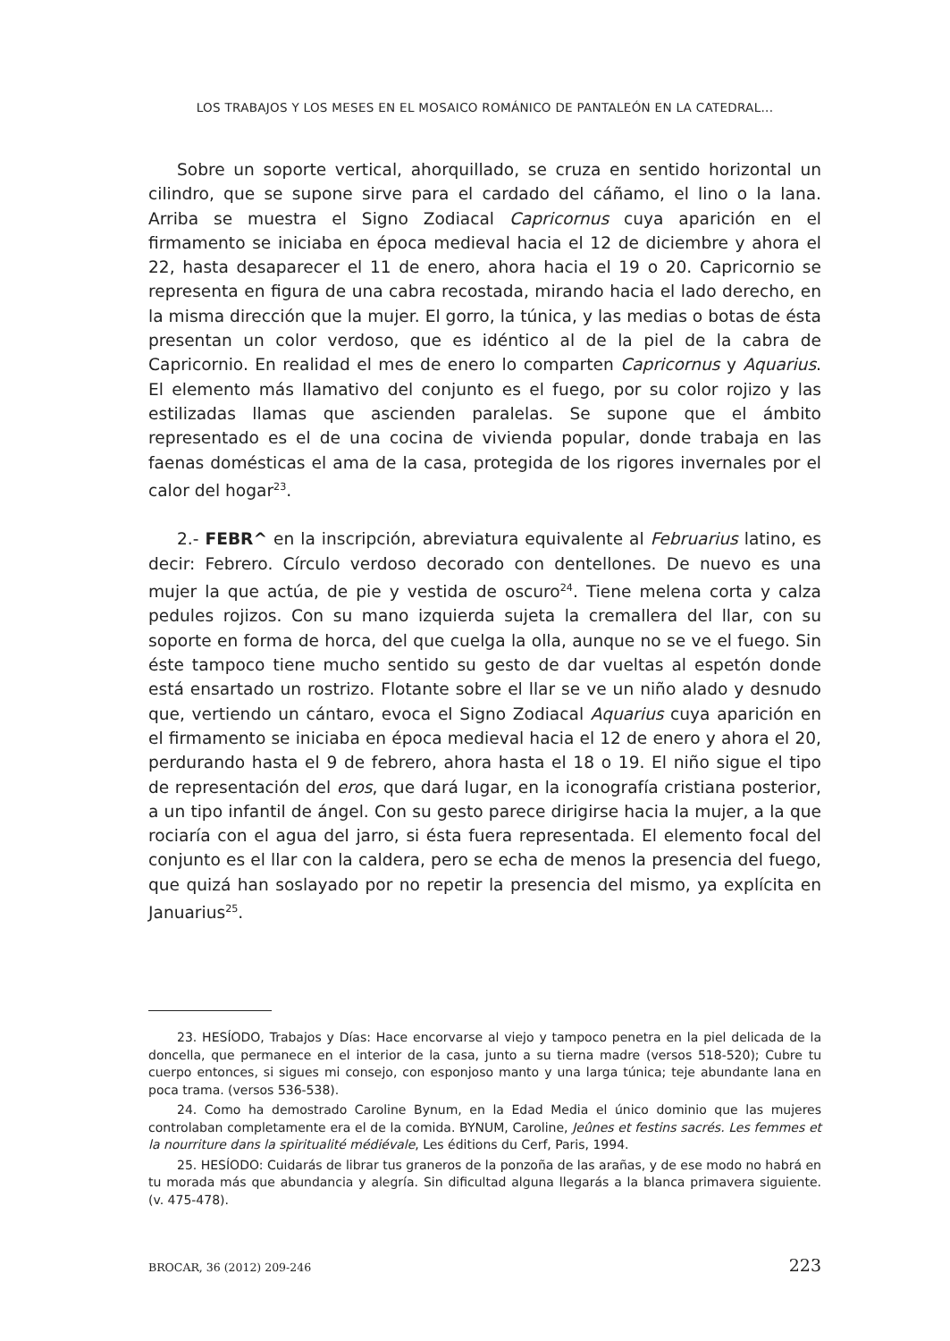LOS TRABAJOS Y LOS MESES EN EL MOSAICO ROMÁNICO DE PANTALEÓN EN LA CATEDRAL...
Sobre un soporte vertical, ahorquillado, se cruza en sentido horizontal un cilindro, que se supone sirve para el cardado del cáñamo, el lino o la lana. Arriba se muestra el Signo Zodiacal Capricornus cuya aparición en el firmamento se iniciaba en época medieval hacia el 12 de diciembre y ahora el 22, hasta desaparecer el 11 de enero, ahora hacia el 19 o 20. Capricornio se representa en figura de una cabra recostada, mirando hacia el lado derecho, en la misma dirección que la mujer. El gorro, la túnica, y las medias o botas de ésta presentan un color verdoso, que es idéntico al de la piel de la cabra de Capricornio. En realidad el mes de enero lo comparten Capricornus y Aquarius. El elemento más llamativo del conjunto es el fuego, por su color rojizo y las estilizadas llamas que ascienden paralelas. Se supone que el ámbito representado es el de una cocina de vivienda popular, donde trabaja en las faenas domésticas el ama de la casa, protegida de los rigores invernales por el calor del hogar<sup>23</sup>.
2.- FEBR^ en la inscripción, abreviatura equivalente al Februarius latino, es decir: Febrero. Círculo verdoso decorado con dentellones. De nuevo es una mujer la que actúa, de pie y vestida de oscuro<sup>24</sup>. Tiene melena corta y calza pedules rojizos. Con su mano izquierda sujeta la cremallera del llar, con su soporte en forma de horca, del que cuelga la olla, aunque no se ve el fuego. Sin éste tampoco tiene mucho sentido su gesto de dar vueltas al espetón donde está ensartado un rostrizo. Flotante sobre el llar se ve un niño alado y desnudo que, vertiendo un cántaro, evoca el Signo Zodiacal Aquarius cuya aparición en el firmamento se iniciaba en época medieval hacia el 12 de enero y ahora el 20, perdurando hasta el 9 de febrero, ahora hasta el 18 o 19. El niño sigue el tipo de representación del eros, que dará lugar, en la iconografía cristiana posterior, a un tipo infantil de ángel. Con su gesto parece dirigirse hacia la mujer, a la que rociaría con el agua del jarro, si ésta fuera representada. El elemento focal del conjunto es el llar con la caldera, pero se echa de menos la presencia del fuego, que quizá han soslayado por no repetir la presencia del mismo, ya explícita en Januarius<sup>25</sup>.
23. HESÍODO, Trabajos y Días: Hace encorvarse al viejo y tampoco penetra en la piel delicada de la doncella, que permanece en el interior de la casa, junto a su tierna madre (versos 518-520); Cubre tu cuerpo entonces, si sigues mi consejo, con esponjoso manto y una larga túnica; teje abundante lana en poca trama. (versos 536-538).
24. Como ha demostrado Caroline Bynum, en la Edad Media el único dominio que las mujeres controlaban completamente era el de la comida. BYNUM, Caroline, Jeûnes et festins sacrés. Les femmes et la nourriture dans la spiritualité médiévale, Les éditions du Cerf, Paris, 1994.
25. HESÍODO: Cuidarás de librar tus graneros de la ponzoña de las arañas, y de ese modo no habrá en tu morada más que abundancia y alegría. Sin dificultad alguna llegarás a la blanca primavera siguiente. (v. 475-478).
BROCAR, 36 (2012) 209-246 223